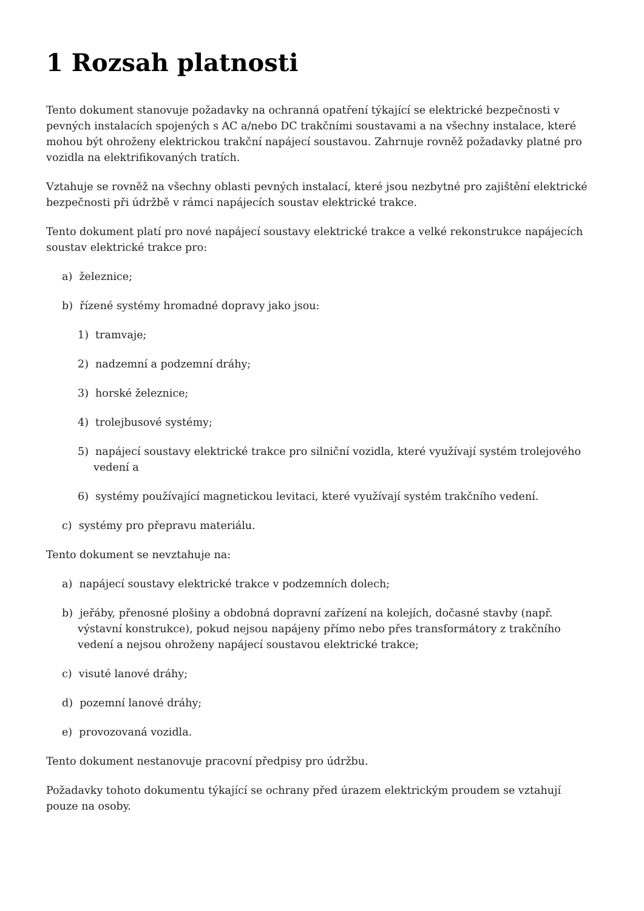1 Rozsah platnosti
Tento dokument stanovuje požadavky na ochranná opatření týkající se elektrické bezpečnosti v pevných instalacích spojených s AC a/nebo DC trakčními soustavami a na všechny instalace, které mohou být ohroženy elektrickou trakční napájecí soustavou. Zahrnuje rovněž požadavky platné pro vozidla na elektrifikovaných tratích.
Vztahuje se rovněž na všechny oblasti pevných instalací, které jsou nezbytné pro zajištění elektrické bezpečnosti při údržbě v rámci napájecích soustav elektrické trakce.
Tento dokument platí pro nové napájecí soustavy elektrické trakce a velké rekonstrukce napájecích soustav elektrické trakce pro:
a) železnice;
b) řízené systémy hromadné dopravy jako jsou:
1) tramvaje;
2) nadzemní a podzemní dráhy;
3) horské železnice;
4) trolejbusové systémy;
5) napájecí soustavy elektrické trakce pro silniční vozidla, které využívají systém trolejového vedení a
6) systémy používající magnetickou levitaci, které využívají systém trakčního vedení.
c) systémy pro přepravu materiálu.
Tento dokument se nevztahuje na:
a) napájecí soustavy elektrické trakce v podzemních dolech;
b) jeřáby, přenosné plošiny a obdobná dopravní zařízení na kolejích, dočasné stavby (např. výstavní konstrukce), pokud nejsou napájeny přímo nebo přes transformátory z trakčního vedení a nejsou ohroženy napájecí soustavou elektrické trakce;
c) visuté lanové dráhy;
d) pozemní lanové dráhy;
e) provozovaná vozidla.
Tento dokument nestanovuje pracovní předpisy pro údržbu.
Požadavky tohoto dokumentu týkající se ochrany před úrazem elektrickým proudem se vztahují pouze na osoby.